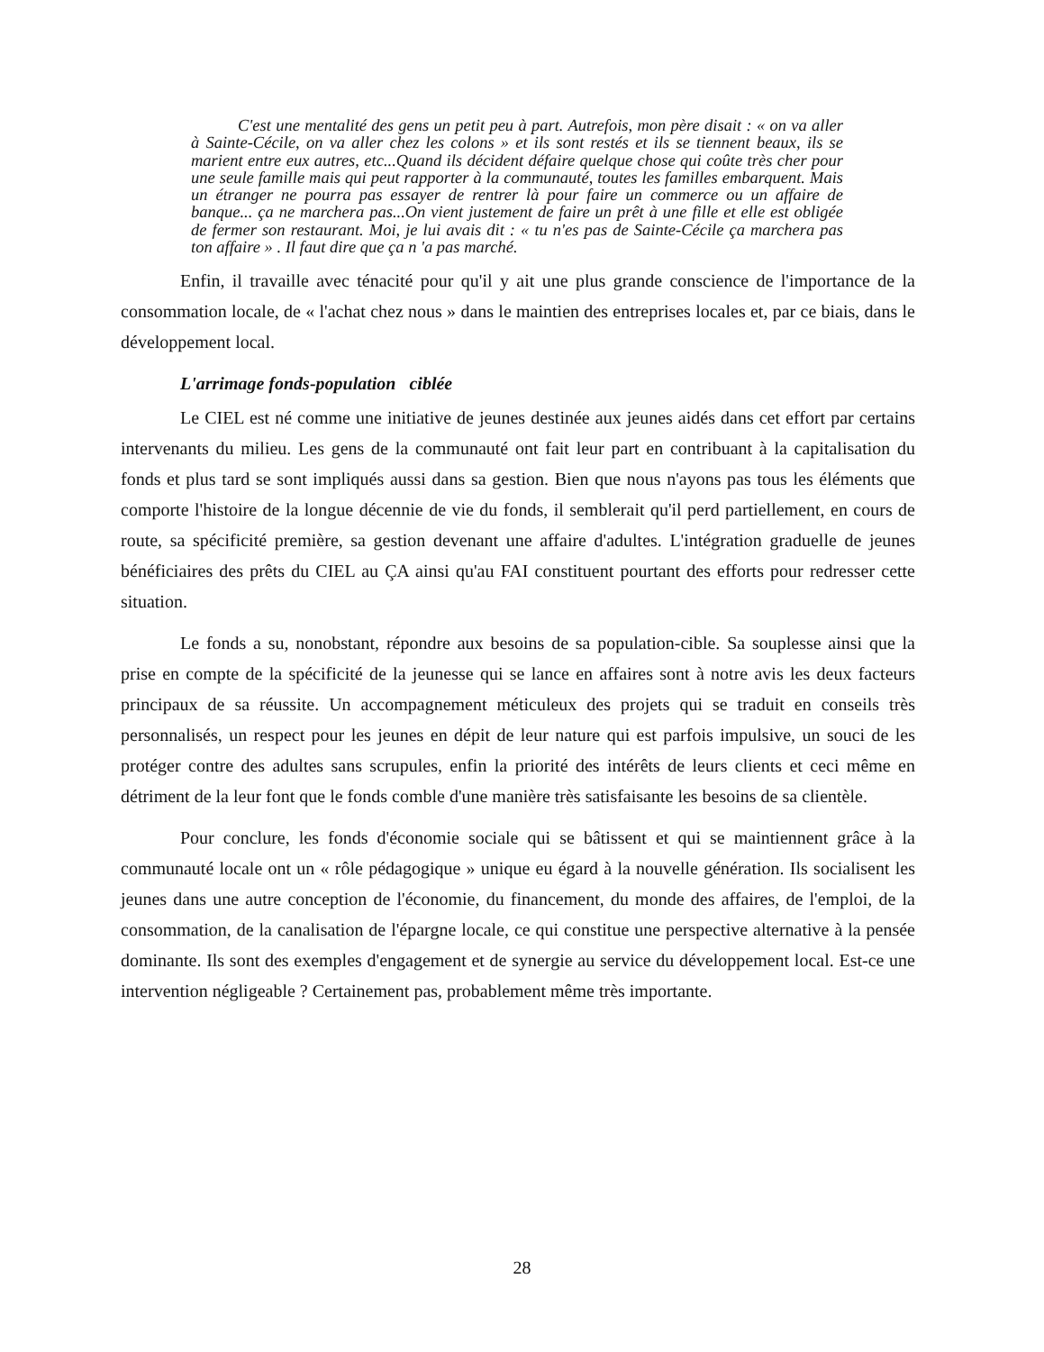C'est une mentalité des gens un petit peu à part. Autrefois, mon père disait : « on va aller à Sainte-Cécile, on va aller chez les colons » et ils sont restés et ils se tiennent beaux, ils se marient entre eux autres, etc...Quand ils décident défaire quelque chose qui coûte très cher pour une seule famille mais qui peut rapporter à la communauté, toutes les familles embarquent. Mais un étranger ne pourra pas essayer de rentrer là pour faire un commerce ou un affaire de banque... ça ne marchera pas...On vient justement de faire un prêt à une fille et elle est obligée de fermer son restaurant. Moi, je lui avais dit : « tu n'es pas de Sainte-Cécile ça marchera pas ton affaire » . Il faut dire que ça n 'a pas marché.
Enfin, il travaille avec ténacité pour qu'il y ait une plus grande conscience de l'importance de la consommation locale, de « l'achat chez nous » dans le maintien des entreprises locales et, par ce biais, dans le développement local.
L'arrimage fonds-population ciblée
Le CIEL est né comme une initiative de jeunes destinée aux jeunes aidés dans cet effort par certains intervenants du milieu. Les gens de la communauté ont fait leur part en contribuant à la capitalisation du fonds et plus tard se sont impliqués aussi dans sa gestion. Bien que nous n'ayons pas tous les éléments que comporte l'histoire de la longue décennie de vie du fonds, il semblerait qu'il perd partiellement, en cours de route, sa spécificité première, sa gestion devenant une affaire d'adultes. L'intégration graduelle de jeunes bénéficiaires des prêts du CIEL au ÇA ainsi qu'au FAI constituent pourtant des efforts pour redresser cette situation.
Le fonds a su, nonobstant, répondre aux besoins de sa population-cible. Sa souplesse ainsi que la prise en compte de la spécificité de la jeunesse qui se lance en affaires sont à notre avis les deux facteurs principaux de sa réussite. Un accompagnement méticuleux des projets qui se traduit en conseils très personnalisés, un respect pour les jeunes en dépit de leur nature qui est parfois impulsive, un souci de les protéger contre des adultes sans scrupules, enfin la priorité des intérêts de leurs clients et ceci même en détriment de la leur font que le fonds comble d'une manière très satisfaisante les besoins de sa clientèle.
Pour conclure, les fonds d'économie sociale qui se bâtissent et qui se maintiennent grâce à la communauté locale ont un « rôle pédagogique » unique eu égard à la nouvelle génération. Ils socialisent les jeunes dans une autre conception de l'économie, du financement, du monde des affaires, de l'emploi, de la consommation, de la canalisation de l'épargne locale, ce qui constitue une perspective alternative à la pensée dominante. Ils sont des exemples d'engagement et de synergie au service du développement local. Est-ce une intervention négligeable ? Certainement pas, probablement même très importante.
28